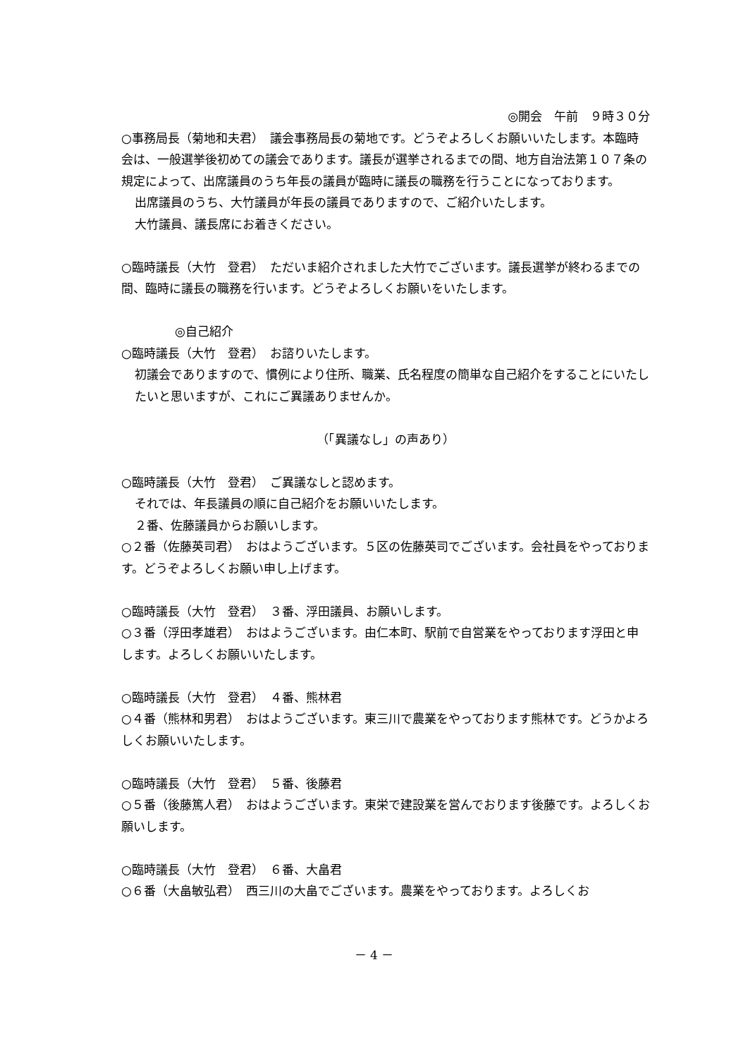◎開会　午前　９時３０分
○事務局長（菊地和夫君）　議会事務局長の菊地です。どうぞよろしくお願いいたします。本臨時会は、一般選挙後初めての議会であります。議長が選挙されるまでの間、地方自治法第１０７条の規定によって、出席議員のうち年長の議員が臨時に議長の職務を行うことになっております。
出席議員のうち、大竹議員が年長の議員でありますので、ご紹介いたします。
大竹議員、議長席にお着きください。
○臨時議長（大竹　登君）　ただいま紹介されました大竹でございます。議長選挙が終わるまでの間、臨時に議長の職務を行います。どうぞよろしくお願いをいたします。
◎自己紹介
○臨時議長（大竹　登君）　お諮りいたします。
初議会でありますので、慣例により住所、職業、氏名程度の簡単な自己紹介をすることにいたしたいと思いますが、これにご異議ありませんか。
（「異議なし」の声あり）
○臨時議長（大竹　登君）　ご異議なしと認めます。
それでは、年長議員の順に自己紹介をお願いいたします。
２番、佐藤議員からお願いします。
○２番（佐藤英司君）　おはようございます。５区の佐藤英司でございます。会社員をやっております。どうぞよろしくお願い申し上げます。
○臨時議長（大竹　登君）　３番、浮田議員、お願いします。
○３番（浮田孝雄君）　おはようございます。由仁本町、駅前で自営業をやっております浮田と申します。よろしくお願いいたします。
○臨時議長（大竹　登君）　４番、熊林君
○４番（熊林和男君）　おはようございます。東三川で農業をやっております熊林です。どうかよろしくお願いいたします。
○臨時議長（大竹　登君）　５番、後藤君
○５番（後藤篤人君）　おはようございます。東栄で建設業を営んでおります後藤です。よろしくお願いします。
○臨時議長（大竹　登君）　６番、大畠君
○６番（大畠敏弘君）　西三川の大畠でございます。農業をやっております。よろしくお
－ 4 －